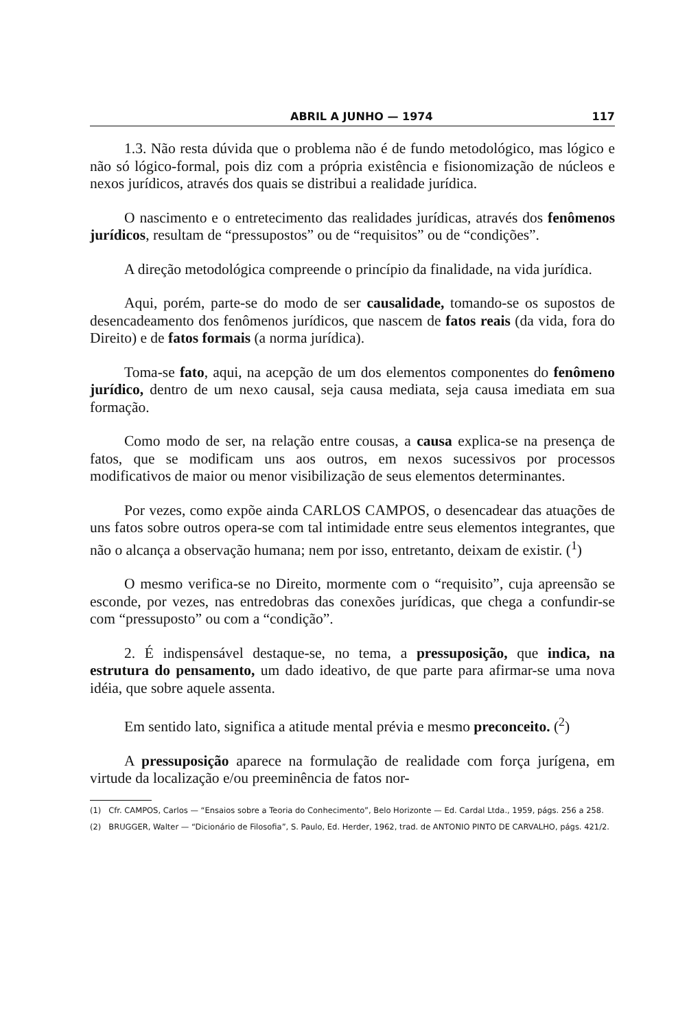ABRIL A JUNHO — 1974 117
1.3. Não resta dúvida que o problema não é de fundo metodológico, mas lógico e não só lógico-formal, pois diz com a própria existência e fisionomização de núcleos e nexos jurídicos, através dos quais se distribui a realidade jurídica.
O nascimento e o entretecimento das realidades jurídicas, através dos fenômenos jurídicos, resultam de “pressupostos” ou de “requisitos” ou de “condições”.
A direção metodológica compreende o princípio da finalidade, na vida jurídica.
Aqui, porém, parte-se do modo de ser causalidade, tomando-se os supostos de desencadeamento dos fenômenos jurídicos, que nascem de fatos reais (da vida, fora do Direito) e de fatos formais (a norma jurídica).
Toma-se fato, aqui, na acepção de um dos elementos componentes do fenômeno jurídico, dentro de um nexo causal, seja causa mediata, seja causa imediata em sua formação.
Como modo de ser, na relação entre cousas, a causa explica-se na presença de fatos, que se modificam uns aos outros, em nexos sucessivos por processos modificativos de maior ou menor visibilização de seus elementos determinantes.
Por vezes, como expõe ainda CARLOS CAMPOS, o desencadear das atuações de uns fatos sobre outros opera-se com tal intimidade entre seus elementos integrantes, que não o alcança a observação humana; nem por isso, entretanto, deixam de existir. (<sup>1</sup>)
O mesmo verifica-se no Direito, mormente com o “requisito”, cuja apreensão se esconde, por vezes, nas entredobras das conexões jurídicas, que chega a confundir-se com “pressuposto” ou com a “condição”.
2. É indispensável destaque-se, no tema, a pressuposição, que indica, na estrutura do pensamento, um dado ideativo, de que parte para afirmar-se uma nova idéia, que sobre aquele assenta.
Em sentido lato, significa a atitude mental prévia e mesmo preconceito. (<sup>2</sup>)
A pressuposição aparece na formulação de realidade com força jurígena, em virtude da localização e/ou preeminência de fatos nor-
(1) Cfr. CAMPOS, Carlos — “Ensaios sobre a Teoria do Conhecimento”, Belo Horizonte — Ed. Cardal Ltda., 1959, págs. 256 a 258.
(2) BRUGGER, Walter — “Dicionário de Filosofia”, S. Paulo, Ed. Herder, 1962, trad. de ANTONIO PINTO DE CARVALHO, págs. 421/2.